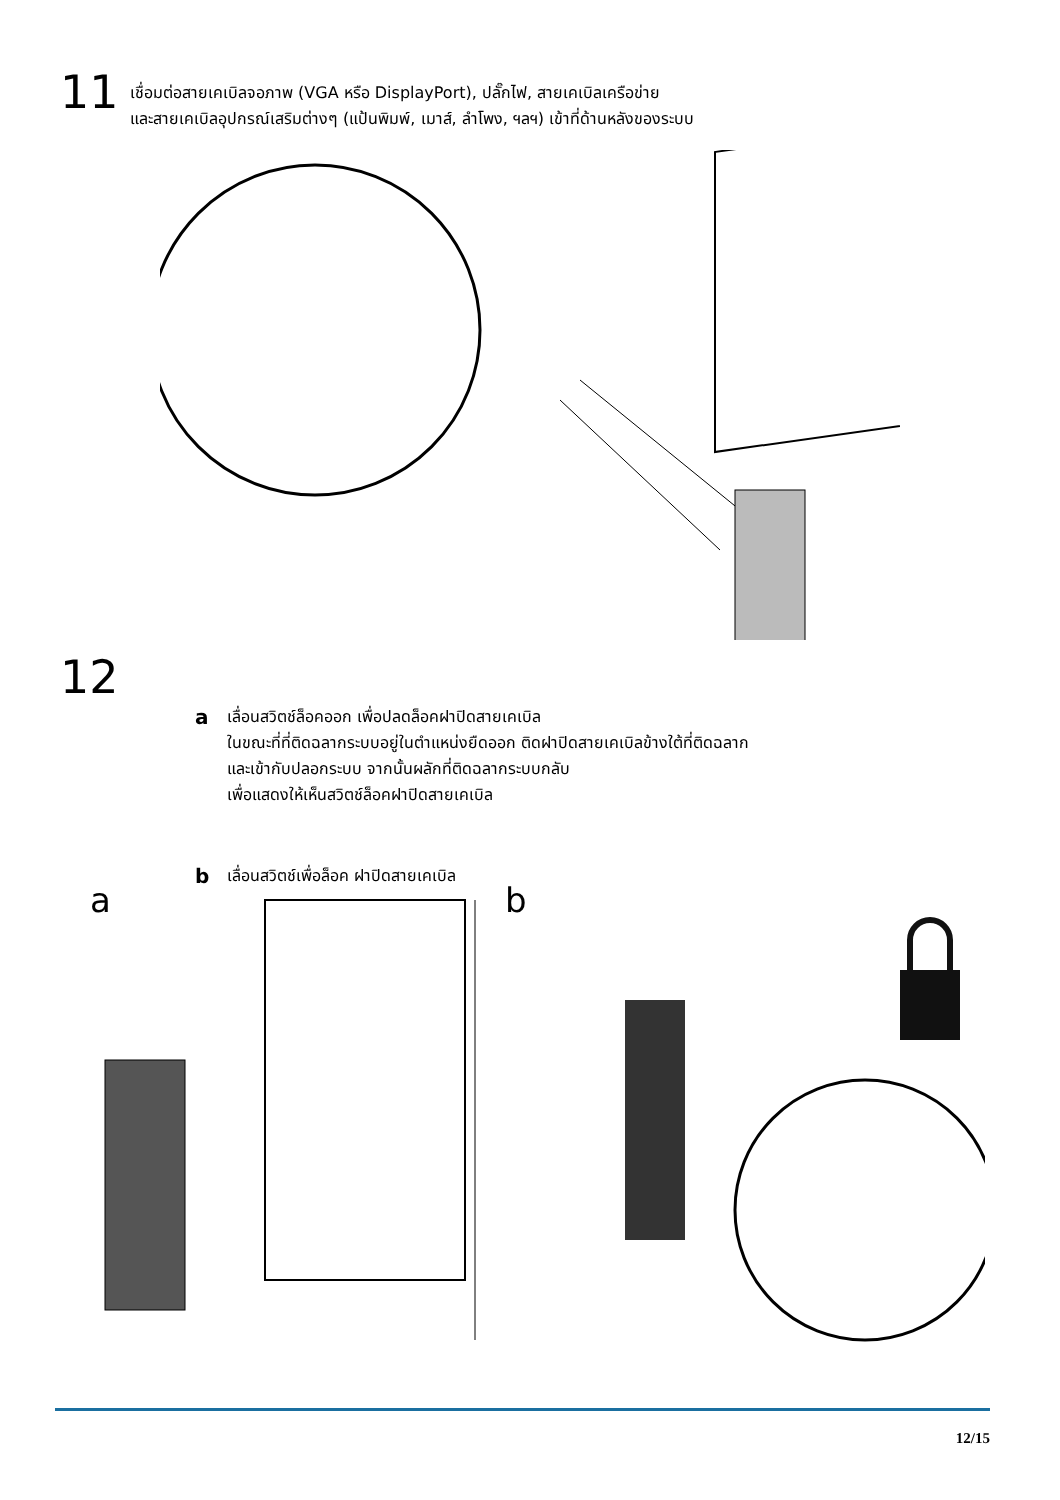11
เชื่อมต่อสายเคเบิลจอภาพ (VGA หรือ DisplayPort), ปลั๊กไฟ, สายเคเบิลเครือข่าย
และสายเคเบิลอุปกรณ์เสริมต่างๆ (แป้นพิมพ์, เมาส์, ลำโพง, ฯลฯ) เข้าที่ด้านหลังของระบบ
12
a
เลื่อนสวิตช์ล็อคออก เพื่อปลดล็อคฝาปิดสายเคเบิล
ในขณะที่ที่ติดฉลากระบบอยู่ในตำแหน่งยืดออก ติดฝาปิดสายเคเบิลข้างใต้ที่ติดฉลาก
และเข้ากับปลอกระบบ จากนั้นผลักที่ติดฉลากระบบกลับ
เพื่อแสดงให้เห็นสวิตช์ล็อคฝาปิดสายเคเบิล
b
เลื่อนสวิตช์เพื่อล็อค ฝาปิดสายเคเบิล
a b
12/15